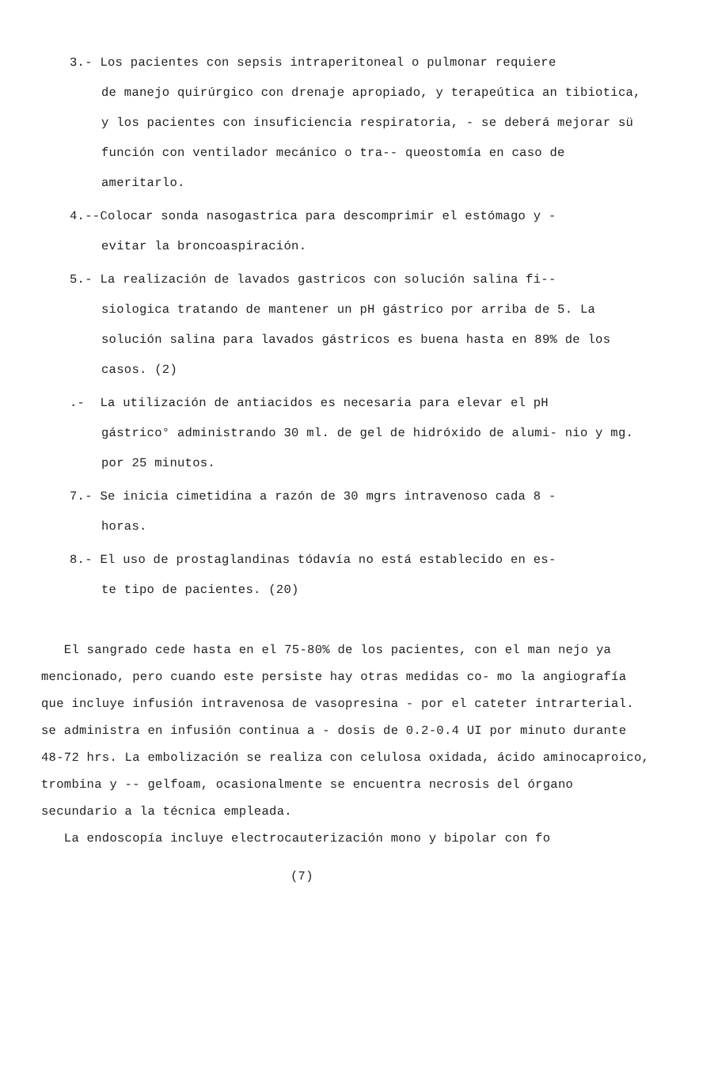3.- Los pacientes con sepsis intraperitoneal o pulmonar requiere
de manejo quirúrgico con drenaje apropiado, y terapeútica an tibiotica, y los pacientes con insuficiencia respiratoria, - se deberá mejorar sü función con ventilador mecánico o tra-- queostomía en caso de ameritarlo.
4.--Colocar sonda nasogastrica para descomprimir el estómago y -
evitar la broncoaspiración.
5.- La realización de lavados gastricos con solución salina fi--
siologica tratando de mantener un pH gástrico por arriba de 5. La solución salina para lavados gástricos es buena hasta en 89% de los casos. (2)
.- La utilización de antiacidos es necesaria para elevar el pH
gástrico° administrando 30 ml. de gel de hidróxido de alumi- nio y mg. por 25 minutos.
7.- Se inicia cimetidina a razón de 30 mgrs intravenoso cada 8 -
horas.
8.- El uso de prostaglandinas tódavía no está establecido en es-
te tipo de pacientes. (20)
El sangrado cede hasta en el 75-80% de los pacientes, con el man nejo ya mencionado, pero cuando este persiste hay otras medidas co- mo la angiografía que incluye infusión intravenosa de vasopresina - por el cateter intrarterial. se administra en infusión continua a - dosis de 0.2-0.4 UI por minuto durante 48-72 hrs. La embolización se realiza con celulosa oxidada, ácido aminocaproico, trombina y -- gelfoam, ocasionalmente se encuentra necrosis del órgano secundario a la técnica empleada.
La endoscopía incluye electrocauterización mono y bipolar con fo
(7)